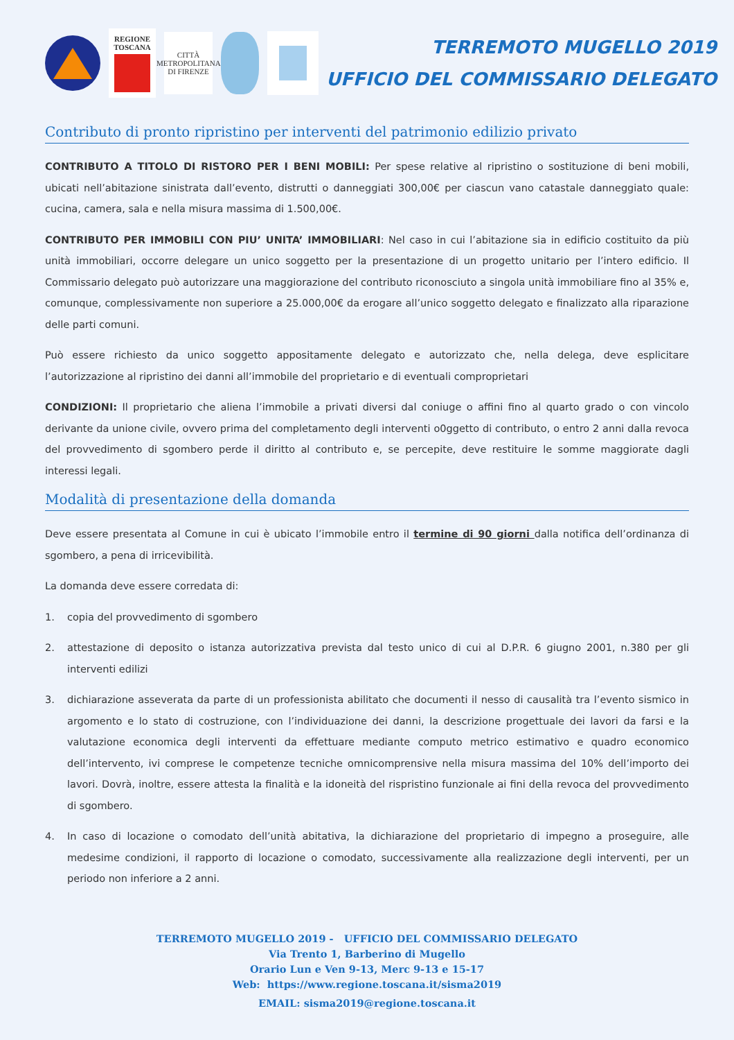REGIONE
TOSCANA
CITTÀ METROPOLITANA DI FIRENZE
TERREMOTO MUGELLO 2019
UFFICIO DEL COMMISSARIO DELEGATO
Contributo di pronto ripristino per interventi del patrimonio edilizio privato
CONTRIBUTO A TITOLO DI RISTORO PER I BENI MOBILI: Per spese relative al ripristino o sostituzione di beni mobili, ubicati nell’abitazione sinistrata dall’evento, distrutti o danneggiati 300,00€ per ciascun vano catastale danneggiato quale: cucina, camera, sala e nella misura massima di 1.500,00€.
CONTRIBUTO PER IMMOBILI CON PIU’ UNITA’ IMMOBILIARI: Nel caso in cui l’abitazione sia in edificio costituito da più unità immobiliari, occorre delegare un unico soggetto per la presentazione di un progetto unitario per l’intero edificio. Il Commissario delegato può autorizzare una maggiorazione del contributo riconosciuto a singola unità immobiliare fino al 35% e, comunque, complessivamente non superiore a 25.000,00€ da erogare all’unico soggetto delegato e finalizzato alla riparazione delle parti comuni.
Può essere richiesto da unico soggetto appositamente delegato e autorizzato che, nella delega, deve esplicitare l’autorizzazione al ripristino dei danni all’immobile del proprietario e di eventuali comproprietari
CONDIZIONI: Il proprietario che aliena l’immobile a privati diversi dal coniuge o affini fino al quarto grado o con vincolo derivante da unione civile, ovvero prima del completamento degli interventi o0ggetto di contributo, o entro 2 anni dalla revoca del provvedimento di sgombero perde il diritto al contributo e, se percepite, deve restituire le somme maggiorate dagli interessi legali.
Modalità di presentazione della domanda
Deve essere presentata al Comune in cui è ubicato l’immobile entro il termine di 90 giorni dalla notifica dell’ordinanza di sgombero, a pena di irricevibilità.
La domanda deve essere corredata di:
1. copia del provvedimento di sgombero
2. attestazione di deposito o istanza autorizzativa prevista dal testo unico di cui al D.P.R. 6 giugno 2001, n.380 per gli interventi edilizi
3. dichiarazione asseverata da parte di un professionista abilitato che documenti il nesso di causalità tra l’evento sismico in argomento e lo stato di costruzione, con l’individuazione dei danni, la descrizione progettuale dei lavori da farsi e la valutazione economica degli interventi da effettuare mediante computo metrico estimativo e quadro economico dell’intervento, ivi comprese le competenze tecniche omnicomprensive nella misura massima del 10% dell’importo dei lavori. Dovrà, inoltre, essere attesta la finalità e la idoneità del rispristino funzionale ai fini della revoca del provvedimento di sgombero.
4. In caso di locazione o comodato dell’unità abitativa, la dichiarazione del proprietario di impegno a proseguire, alle medesime condizioni, il rapporto di locazione o comodato, successivamente alla realizzazione degli interventi, per un periodo non inferiore a 2 anni.
TERREMOTO MUGELLO 2019 - UFFICIO DEL COMMISSARIO DELEGATO
Via Trento 1, Barberino di Mugello
Orario Lun e Ven 9-13, Merc 9-13 e 15-17
Web: https://www.regione.toscana.it/sisma2019
EMAIL: sisma2019@regione.toscana.it